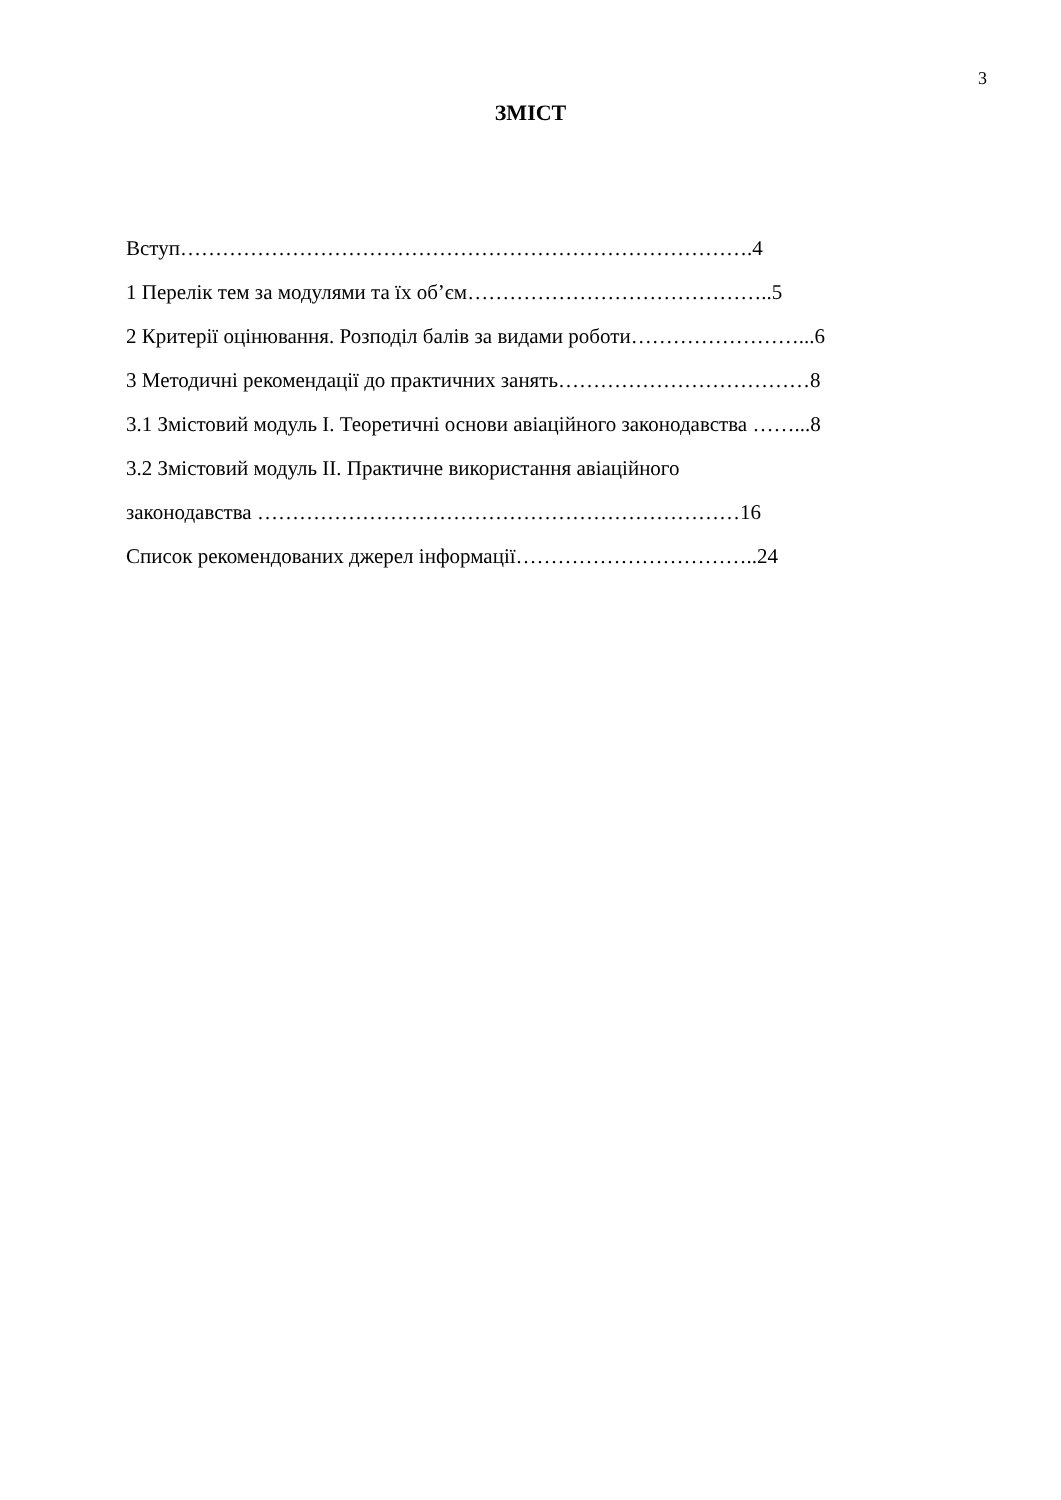3
ЗМІСТ
Вступ……………………………………………………………………….4
1 Перелік тем за модулями та їх об’єм……………………………………..5
2 Критерії оцінювання. Розподіл балів за видами роботи……………………...6
3 Методичні рекомендації до практичних занять………………………………8
3.1 Змістовий модуль І. Теоретичні основи авіаційного законодавства ……...8
3.2 Змістовий модуль ІІ. Практичне використання авіаційного
законодавства ……………………………………………………………16
Список рекомендованих джерел інформації……………………………..24